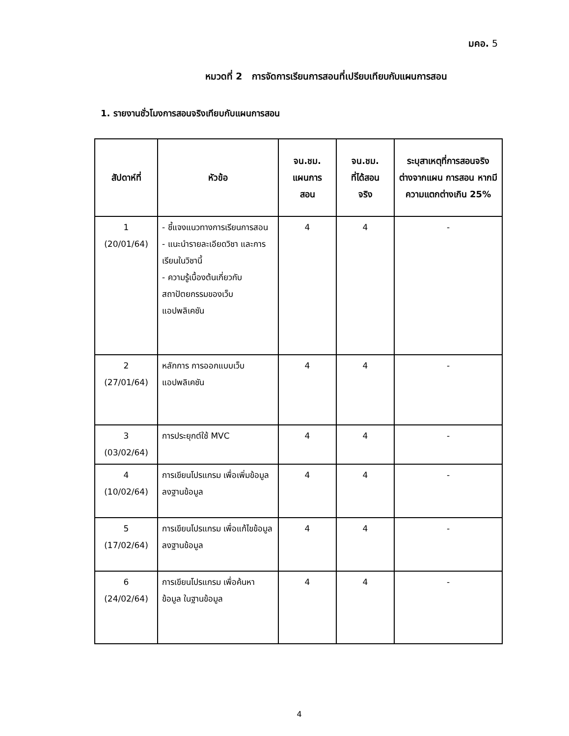มคอ. 5
หมวดที่ 2 การจัดการเรียนการสอนที่เปรียบเทียบกับแผนการสอน
1. รายงานชั่วโมงการสอนจริงเทียบกับแผนการสอน
| สัปดาห์ที่ | หัวข้อ | จน.ชม. แผนการ สอน | จน.ชม. ที่ได้สอน จริง | ระบุสาเหตุที่การสอนจริง ต่างจากแผน การสอน หากมีความแตกต่างเกิน 25% |
| --- | --- | --- | --- | --- |
| 1 (20/01/64) | - ชี้แจงแนวทางการเรียนการสอน - แนะนำรายละเอียดวิชา และการเรียนในวิชานี้ - ความรู้เบื้องต้นเกี่ยวกับสถาปัตยกรรมของเว็บแอปพลิเคชัน | 4 | 4 | - |
| 2 (27/01/64) | หลักการ การออกแบบเว็บแอปพลิเคชัน | 4 | 4 | - |
| 3 (03/02/64) | การประยุกต์ใช้ MVC | 4 | 4 | - |
| 4 (10/02/64) | การเขียนโปรแกรม เพื่อเพิ่มข้อมูลลงฐานข้อมูล | 4 | 4 | - |
| 5 (17/02/64) | การเขียนโปรแกรม เพื่อแก้ไขข้อมูลลงฐานข้อมูล | 4 | 4 | - |
| 6 (24/02/64) | การเขียนโปรแกรม เพื่อค้นหาข้อมูล ในฐานข้อมูล | 4 | 4 | - |
4